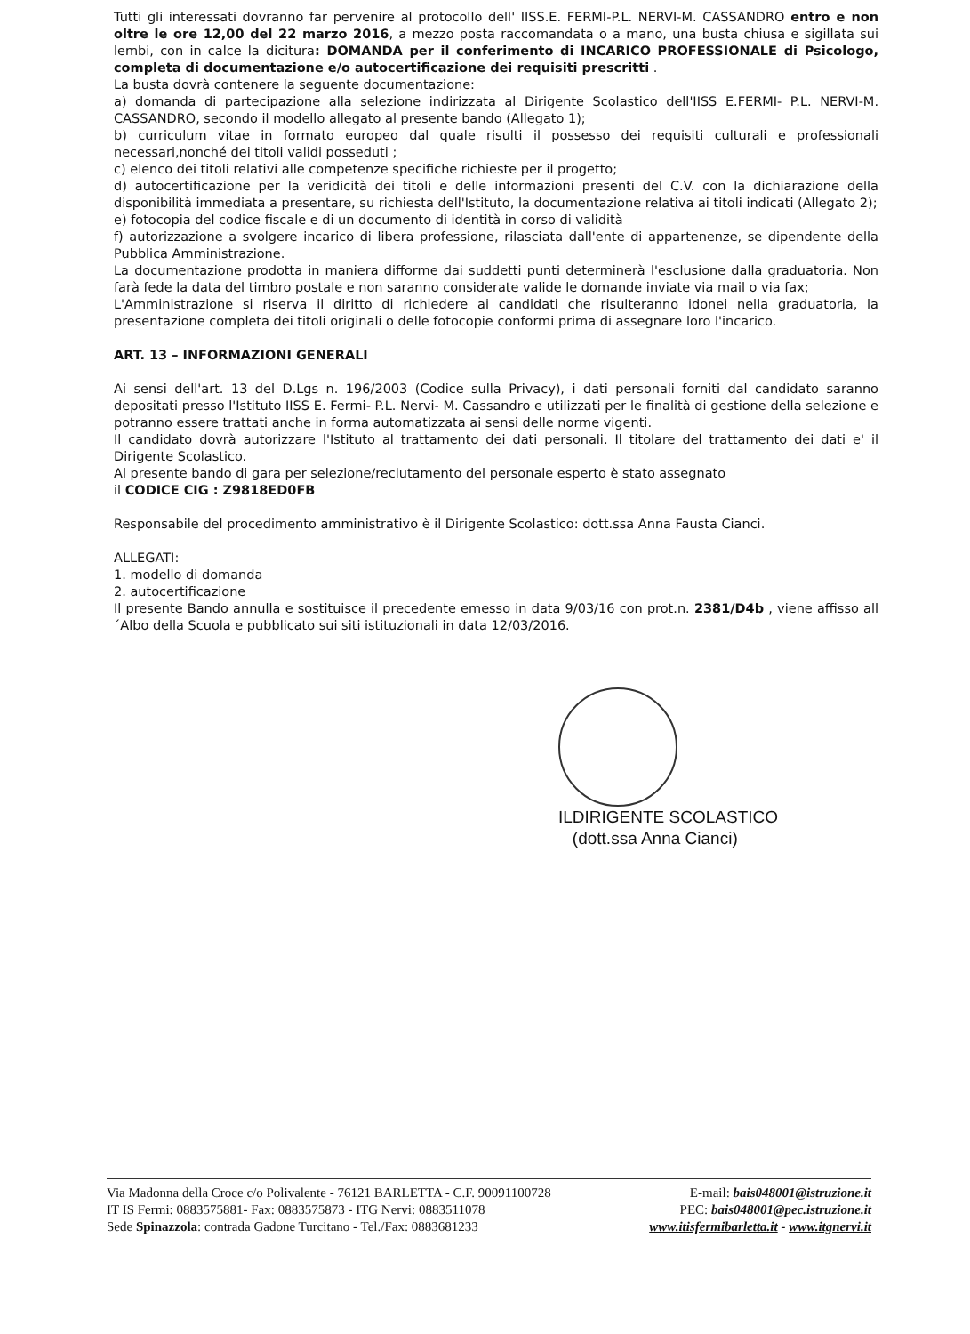Tutti gli interessati dovranno far pervenire al protocollo dell' IISS.E. FERMI-P.L. NERVI-M. CASSANDRO entro e non oltre le ore 12,00 del 22 marzo 2016, a mezzo posta raccomandata o a mano, una busta chiusa e sigillata sui lembi, con in calce la dicitura: DOMANDA per il conferimento di INCARICO PROFESSIONALE di Psicologo, completa di documentazione e/o autocertificazione dei requisiti prescritti .
La busta dovrà contenere la seguente documentazione:
a) domanda di partecipazione alla selezione indirizzata al Dirigente Scolastico dell'IISS E.FERMI- P.L. NERVI-M. CASSANDRO, secondo il modello allegato al presente bando (Allegato 1);
b) curriculum vitae in formato europeo dal quale risulti il possesso dei requisiti culturali e professionali necessari,nonché dei titoli validi posseduti ;
c) elenco dei titoli relativi alle competenze specifiche richieste per il progetto;
d) autocertificazione per la veridicità dei titoli e delle informazioni presenti del C.V. con la dichiarazione della disponibilità immediata a presentare, su richiesta dell'Istituto, la documentazione relativa ai titoli indicati (Allegato 2);
e) fotocopia del codice fiscale e di un documento di identità in corso di validità
f) autorizzazione a svolgere incarico di libera professione, rilasciata dall'ente di appartenenze, se dipendente della Pubblica Amministrazione.
La documentazione prodotta in maniera difforme dai suddetti punti determinerà l'esclusione dalla graduatoria. Non farà fede la data del timbro postale e non saranno considerate valide le domande inviate via mail o via fax;
L'Amministrazione si riserva il diritto di richiedere ai candidati che risulteranno idonei nella graduatoria, la presentazione completa dei titoli originali o delle fotocopie conformi prima di assegnare loro l'incarico.
ART. 13 – INFORMAZIONI GENERALI
Ai sensi dell'art. 13 del D.Lgs n. 196/2003 (Codice sulla Privacy), i dati personali forniti dal candidato saranno depositati presso l'Istituto IISS E. Fermi- P.L. Nervi- M. Cassandro e utilizzati per le finalità di gestione della selezione e potranno essere trattati anche in forma automatizzata ai sensi delle norme vigenti.
Il candidato dovrà autorizzare l'Istituto al trattamento dei dati personali. Il titolare del trattamento dei dati e' il Dirigente Scolastico.
Al presente bando di gara per selezione/reclutamento del personale esperto è stato assegnato
il CODICE CIG : Z9818ED0FB
Responsabile del procedimento amministrativo è il Dirigente Scolastico: dott.ssa Anna Fausta Cianci.
ALLEGATI:
1. modello di domanda
2. autocertificazione
Il presente Bando annulla e sostituisce il precedente emesso in data 9/03/16 con prot.n. 2381/D4b , viene affisso all´Albo della Scuola e pubblicato sui siti istituzionali in data 12/03/2016.
ILDIRIGENTE SCOLASTICO
(dott.ssa Anna Cianci)
Via Madonna della Croce c/o Polivalente - 76121 BARLETTA - C.F. 90091100728
IT IS Fermi: 0883575881- Fax: 0883575873 - ITG Nervi: 0883511078
Sede Spinazzola: contrada Gadone Turcitano - Tel./Fax: 0883681233
E-mail: bais048001@istruzione.it
PEC: bais048001@pec.istruzione.it
www.itisfermibarletta.it - www.itgnervi.it